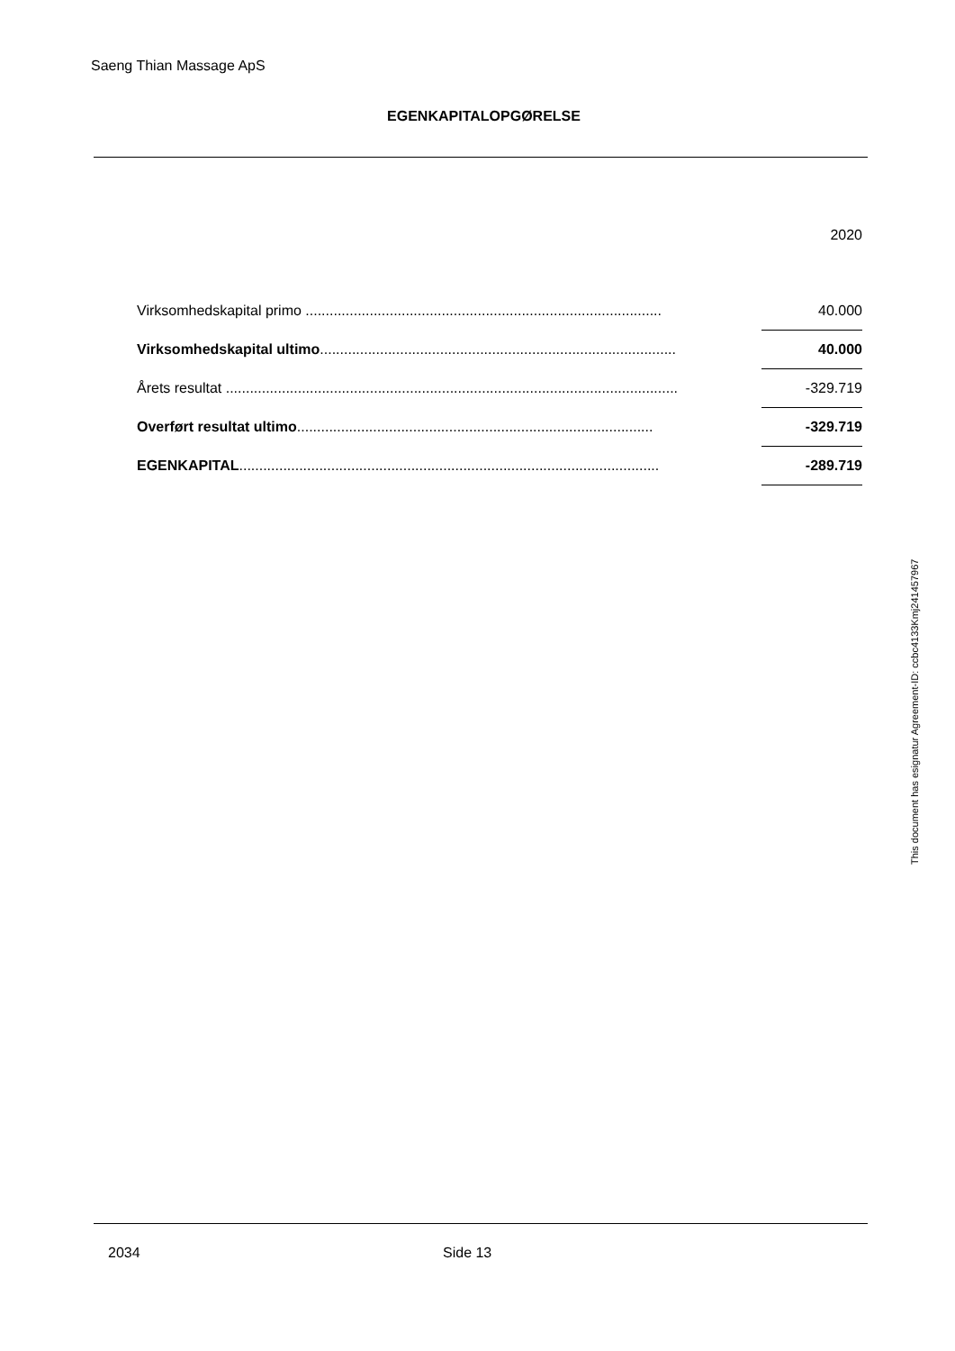Saeng Thian Massage ApS
EGENKAPITALOPGØRELSE
| | | 2020 |
| Virksomhedskapital primo ......................................................................................... | | 40.000 |
| Virksomhedskapital ultimo ......................................................................................... | | 40.000 |
| Årets resultat ................................................................................................................. | | -329.719 |
| Overført resultat ultimo ......................................................................................... | | -329.719 |
| EGENKAPITAL ......................................................................................................... | | -289.719 |
This document has esignatur Agreement-ID: ccbc4133Kmj241457967
2034 Side 13